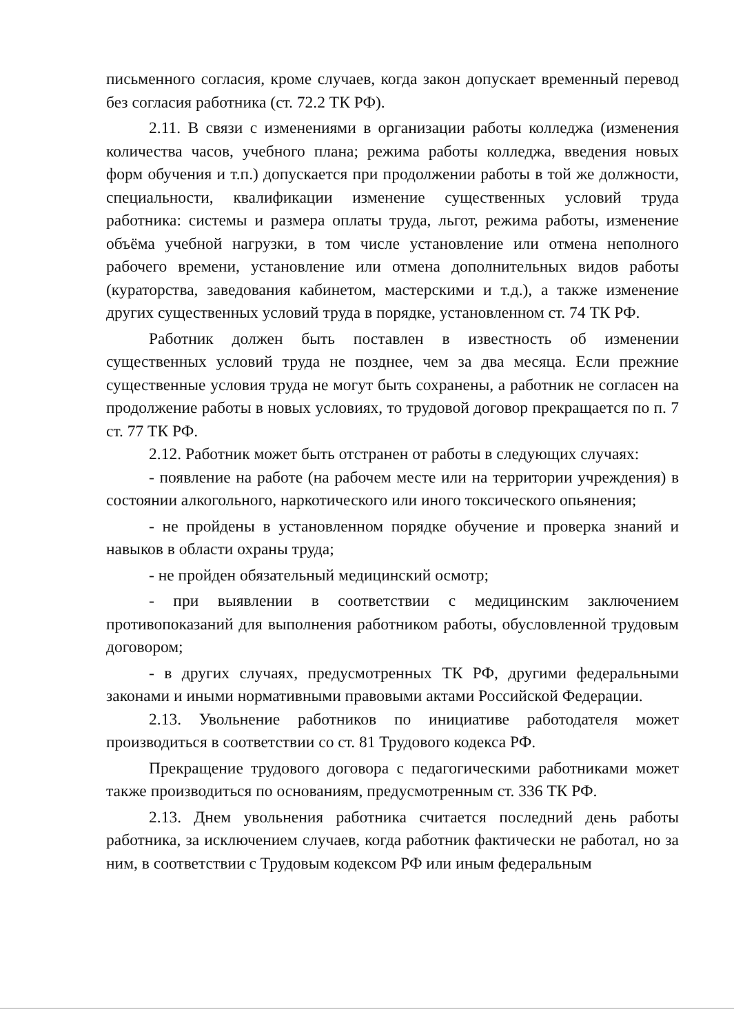письменного согласия, кроме случаев, когда закон допускает временный перевод без согласия работника (ст. 72.2 ТК РФ).
2.11. В связи с изменениями в организации работы колледжа (изменения количества часов, учебного плана; режима работы колледжа, введения новых форм обучения и т.п.) допускается при продолжении работы в той же должности, специальности, квалификации изменение существенных условий труда работника: системы и размера оплаты труда, льгот, режима работы, изменение объёма учебной нагрузки, в том числе установление или отмена неполного рабочего времени, установление или отмена дополнительных видов работы (кураторства, заведования кабинетом, мастерскими и т.д.), а также изменение других существенных условий труда в порядке, установленном ст. 74 ТК РФ.
Работник должен быть поставлен в известность об изменении существенных условий труда не позднее, чем за два месяца. Если прежние существенные условия труда не могут быть сохранены, а работник не согласен на продолжение работы в новых условиях, то трудовой договор прекращается по п. 7 ст. 77 ТК РФ.
2.12. Работник может быть отстранен от работы в следующих случаях:
- появление на работе (на рабочем месте или на территории учреждения) в состоянии алкогольного, наркотического или иного токсического опьянения;
- не пройдены в установленном порядке обучение и проверка знаний и навыков в области охраны труда;
- не пройден обязательный медицинский осмотр;
- при выявлении в соответствии с медицинским заключением противопоказаний для выполнения работником работы, обусловленной трудовым договором;
- в других случаях, предусмотренных ТК РФ, другими федеральными законами и иными нормативными правовыми актами Российской Федерации.
2.13. Увольнение работников по инициативе работодателя может производиться в соответствии со ст. 81 Трудового кодекса РФ.
Прекращение трудового договора с педагогическими работниками может также производиться по основаниям, предусмотренным ст. 336 ТК РФ.
2.13. Днем увольнения работника считается последний день работы работника, за исключением случаев, когда работник фактически не работал, но за ним, в соответствии с Трудовым кодексом РФ или иным федеральным